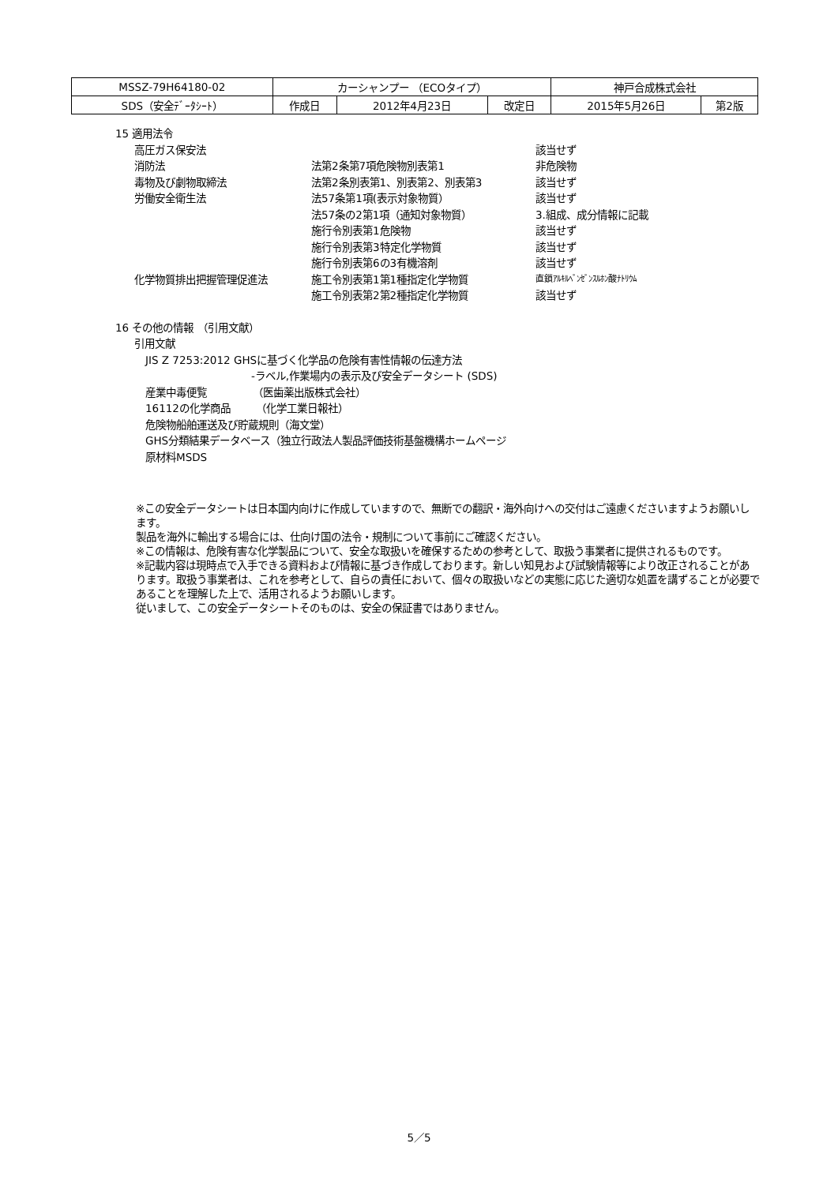| MSSZ-79H64180-02 | カーシャンプー （ECOタイプ） | | | 神戸合成株式会社 | |
| SDS（安全ﾃﾞｰﾀｼｰﾄ） | 作成日 | 2012年4月23日 | 改定日 | 2015年5月26日 | 第2版 |
15 適用法令
高圧ガス保安法 該当せず
消防法 法第2条第7項危険物別表第1 非危険物
毒物及び劇物取締法 法第2条別表第1、別表第2、別表第3 該当せず
労働安全衛生法 法57条第1項(表示対象物質） 該当せず
法57条の2第1項（通知対象物質） 3.組成、成分情報に記載
施行令別表第1危険物 該当せず
施行令別表第3特定化学物質 該当せず
施行令別表第6の3有機溶剤 該当せず
化学物質排出把握管理促進法 施工令別表第1第1種指定化学物質 直鎖ｱﾙｷﾙﾍﾞﾝｾﾞﾝｽﾙﾎﾝ酸ﾅﾄﾘｳﾑ
施工令別表第2第2種指定化学物質 該当せず
16 その他の情報 （引用文献）
引用文献
JIS Z 7253:2012 GHSに基づく化学品の危険有害性情報の伝達方法
-ラベル,作業場内の表示及び安全データシート (SDS)
産業中毒便覧　　　　　（医歯薬出版株式会社）
16112の化学商品　　　（化学工業日報社）
危険物船舶運送及び貯蔵規則（海文堂）
GHS分類結果データベース（独立行政法人製品評価技術基盤機構ホームページ
原材料MSDS
※この安全データシートは日本国内向けに作成していますので、無断での翻訳・海外向けへの交付はご遠慮くださいますようお願いします。
製品を海外に輸出する場合には、仕向け国の法令・規制について事前にご確認ください。
※この情報は、危険有害な化学製品について、安全な取扱いを確保するための参考として、取扱う事業者に提供されるものです。
※記載内容は現時点で入手できる資料および情報に基づき作成しております。新しい知見および試験情報等により改正されることがあります。取扱う事業者は、これを参考として、自らの責任において、個々の取扱いなどの実態に応じた適切な処置を講ずることが必要であることを理解した上で、活用されるようお願いします。
従いまして、この安全データシートそのものは、安全の保証書ではありません。
5／5